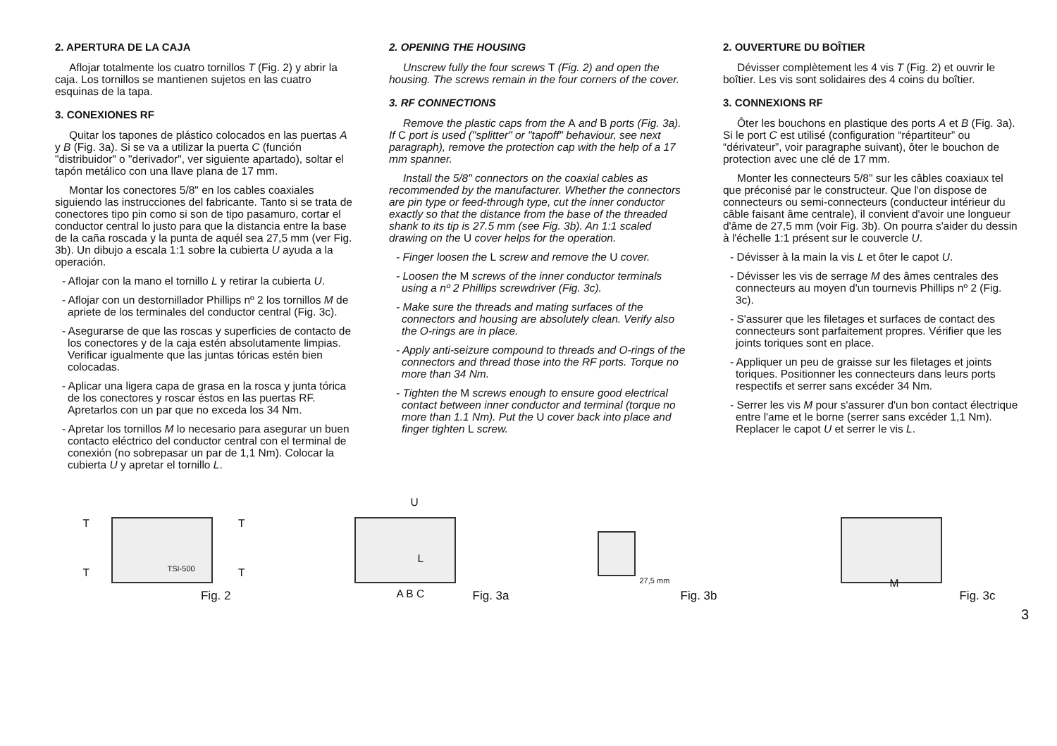2. APERTURA DE LA CAJA
Aflojar totalmente los cuatro tornillos T (Fig. 2) y abrir la caja. Los tornillos se mantienen sujetos en las cuatro esquinas de la tapa.
3. CONEXIONES RF
Quitar los tapones de plástico colocados en las puertas A y B (Fig. 3a). Si se va a utilizar la puerta C (función "distribuidor" o "derivador", ver siguiente apartado), soltar el tapón metálico con una llave plana de 17 mm.
Montar los conectores 5/8" en los cables coaxiales siguiendo las instrucciones del fabricante. Tanto si se trata de conectores tipo pin como si son de tipo pasamuro, cortar el conductor central lo justo para que la distancia entre la base de la caña roscada y la punta de aquél sea 27,5 mm (ver Fig. 3b). Un dibujo a escala 1:1 sobre la cubierta U ayuda a la operación.
- Aflojar con la mano el tornillo L y retirar la cubierta U.
- Aflojar con un destornillador Phillips nº 2 los tornillos M de apriete de los terminales del conductor central (Fig. 3c).
- Asegurarse de que las roscas y superficies de contacto de los conectores y de la caja estén absolutamente limpias. Verificar igualmente que las juntas tóricas estén bien colocadas.
- Aplicar una ligera capa de grasa en la rosca y junta tórica de los conectores y roscar éstos en las puertas RF. Apretarlos con un par que no exceda los 34 Nm.
- Apretar los tornillos M lo necesario para asegurar un buen contacto eléctrico del conductor central con el terminal de conexión (no sobrepasar un par de 1,1 Nm). Colocar la cubierta U y apretar el tornillo L.
2. OPENING THE HOUSING
Unscrew fully the four screws T (Fig. 2) and open the housing. The screws remain in the four corners of the cover.
3. RF CONNECTIONS
Remove the plastic caps from the A and B ports (Fig. 3a). If C port is used ("splitter" or "tapoff" behaviour, see next paragraph), remove the protection cap with the help of a 17 mm spanner.
Install the 5/8" connectors on the coaxial cables as recommended by the manufacturer. Whether the connectors are pin type or feed-through type, cut the inner conductor exactly so that the distance from the base of the threaded shank to its tip is 27.5 mm (see Fig. 3b). An 1:1 scaled drawing on the U cover helps for the operation.
- Finger loosen the L screw and remove the U cover.
- Loosen the M screws of the inner conductor terminals using a nº 2 Phillips screwdriver (Fig. 3c).
- Make sure the threads and mating surfaces of the connectors and housing are absolutely clean. Verify also the O-rings are in place.
- Apply anti-seizure compound to threads and O-rings of the connectors and thread those into the RF ports. Torque no more than 34 Nm.
- Tighten the M screws enough to ensure good electrical contact between inner conductor and terminal (torque no more than 1.1 Nm). Put the U cover back into place and finger tighten L screw.
2. OUVERTURE DU BOÎTIER
Dévisser complètement les 4 vis T (Fig. 2) et ouvrir le boîtier. Les vis sont solidaires des 4 coins du boîtier.
3. CONNEXIONS RF
Ôter les bouchons en plastique des ports A et B (Fig. 3a). Si le port C est utilisé (configuration “répartiteur” ou “dérivateur”, voir paragraphe suivant), ôter le bouchon de protection avec une clé de 17 mm.
Monter les connecteurs 5/8" sur les câbles coaxiaux tel que préconisé par le constructeur. Que l'on dispose de connecteurs ou semi-connecteurs (conducteur intérieur du câble faisant âme centrale), il convient d'avoir une longueur d'âme de 27,5 mm (voir Fig. 3b). On pourra s'aider du dessin à l'échelle 1:1 présent sur le couvercle U.
- Dévisser à la main la vis L et ôter le capot U.
- Dévisser les vis de serrage M des âmes centrales des connecteurs au moyen d'un tournevis Phillips nº 2 (Fig. 3c).
- S'assurer que les filetages et surfaces de contact des connecteurs sont parfaitement propres. Vérifier que les joints toriques sont en place.
- Appliquer un peu de graisse sur les filetages et joints toriques. Positionner les connecteurs dans leurs ports respectifs et serrer sans excéder 34 Nm.
- Serrer les vis M pour s'assurer d'un bon contact électrique entre l'ame et le borne (serrer sans excéder 1,1 Nm). Replacer le capot U et serrer le vis L.
T T
T T TSI-500
Fig. 2
U
L
A B C Fig. 3a
27,5 mm
Fig. 3b
M
Fig. 3c
3